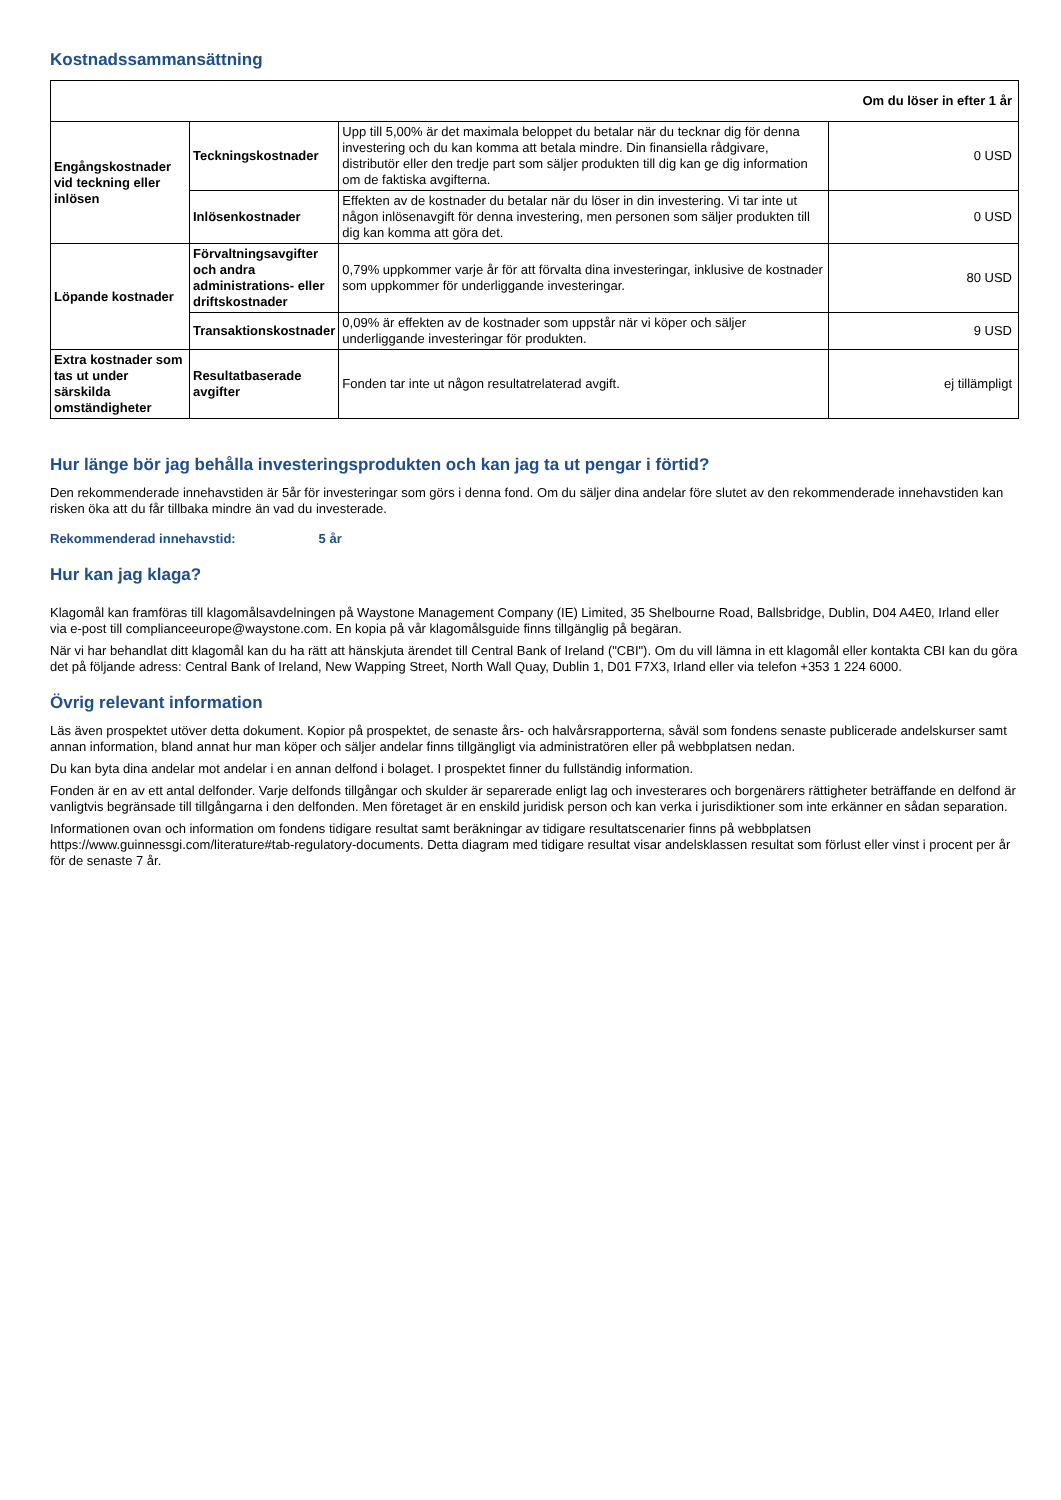Kostnadssammansättning
| Om du löser in efter 1 år | | | |
| Engångskostnader vid teckning eller inlösen | Teckningskostnader | Upp till 5,00% är det maximala beloppet du betalar när du tecknar dig för denna investering och du kan komma att betala mindre. Din finansiella rådgivare, distributör eller den tredje part som säljer produkten till dig kan ge dig information om de faktiska avgifterna. | 0 USD |
| | Inlösenkostnader | Effekten av de kostnader du betalar när du löser in din investering. Vi tar inte ut någon inlösenavgift för denna investering, men personen som säljer produkten till dig kan komma att göra det. | 0 USD |
| Löpande kostnader | Förvaltningsavgifter och andra administrations- eller driftskostnader | 0,79% uppkommer varje år för att förvalta dina investeringar, inklusive de kostnader som uppkommer för underliggande investeringar. | 80 USD |
| | Transaktionskostnader | 0,09% är effekten av de kostnader som uppstår när vi köper och säljer underliggande investeringar för produkten. | 9 USD |
| Extra kostnader som tas ut under särskilda omständigheter | Resultatbaserade avgifter | Fonden tar inte ut någon resultatrelaterad avgift. | ej tillämpligt |
Hur länge bör jag behålla investeringsprodukten och kan jag ta ut pengar i förtid?
Den rekommenderade innehavstiden är 5år för investeringar som görs i denna fond. Om du säljer dina andelar före slutet av den rekommenderade innehavstiden kan risken öka att du får tillbaka mindre än vad du investerade.
Rekommenderad innehavstid: 5 år
Hur kan jag klaga?
Klagomål kan framföras till klagomålsavdelningen på Waystone Management Company (IE) Limited, 35 Shelbourne Road, Ballsbridge, Dublin, D04 A4E0, Irland eller via e-post till complianceeurope@waystone.com. En kopia på vår klagomålsguide finns tillgänglig på begäran.
När vi har behandlat ditt klagomål kan du ha rätt att hänskjuta ärendet till Central Bank of Ireland ("CBI"). Om du vill lämna in ett klagomål eller kontakta CBI kan du göra det på följande adress: Central Bank of Ireland, New Wapping Street, North Wall Quay, Dublin 1, D01 F7X3, Irland eller via telefon +353 1 224 6000.
Övrig relevant information
Läs även prospektet utöver detta dokument. Kopior på prospektet, de senaste års- och halvårsrapporterna, såväl som fondens senaste publicerade andelskurser samt annan information, bland annat hur man köper och säljer andelar finns tillgängligt via administratören eller på webbplatsen nedan.
Du kan byta dina andelar mot andelar i en annan delfond i bolaget. I prospektet finner du fullständig information.
Fonden är en av ett antal delfonder. Varje delfonds tillgångar och skulder är separerade enligt lag och investerares och borgenärers rättigheter beträffande en delfond är vanligtvis begränsade till tillgångarna i den delfonden. Men företaget är en enskild juridisk person och kan verka i jurisdiktioner som inte erkänner en sådan separation.
Informationen ovan och information om fondens tidigare resultat samt beräkningar av tidigare resultatscenarier finns på webbplatsen https://www.guinnessgi.com/literature#tab-regulatory-documents. Detta diagram med tidigare resultat visar andelsklassen resultat som förlust eller vinst i procent per år för de senaste 7 år.